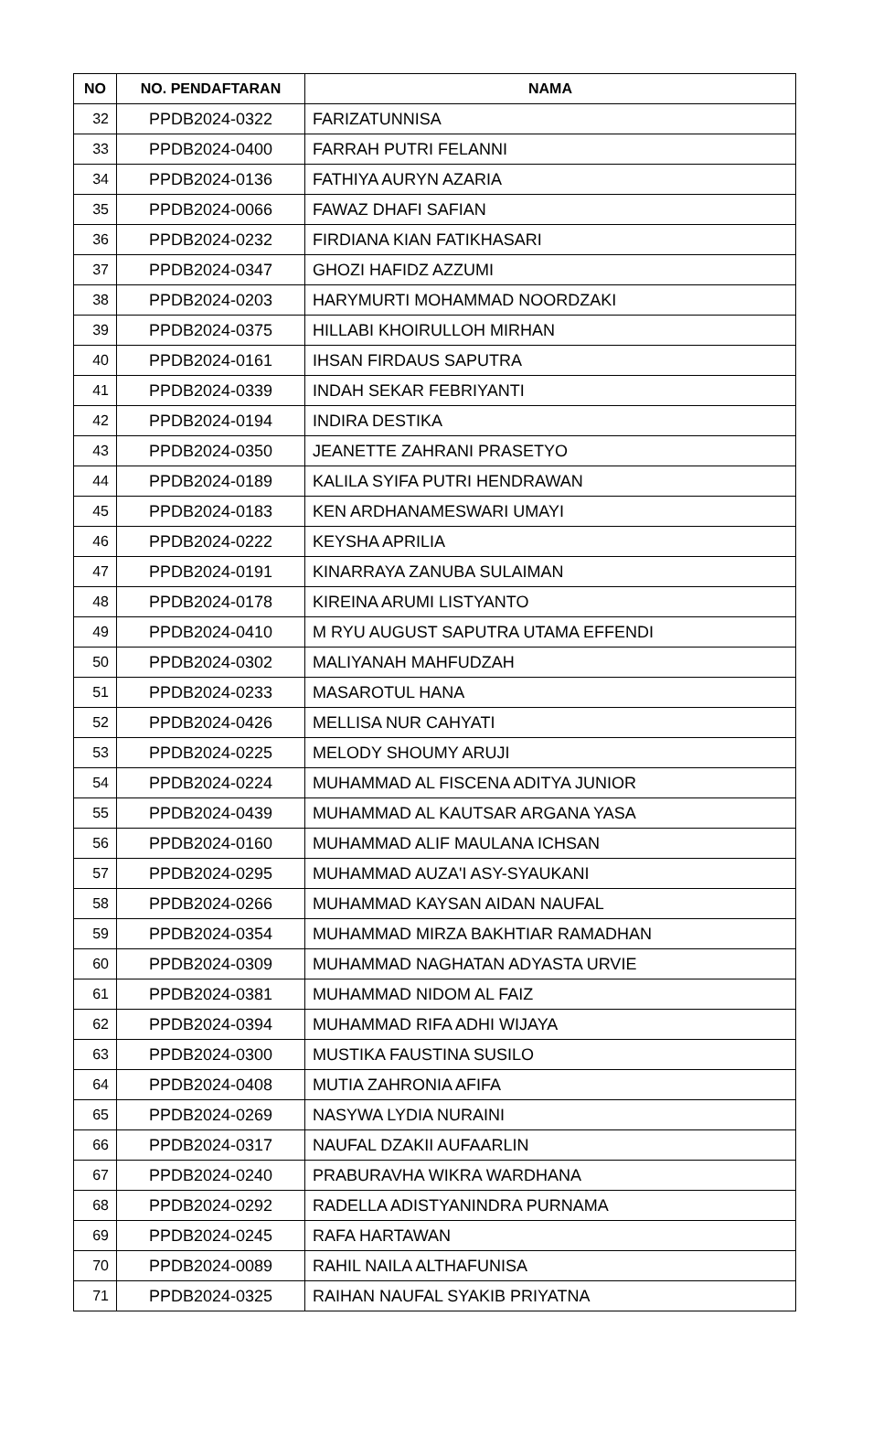| NO | NO. PENDAFTARAN | NAMA |
| --- | --- | --- |
| 32 | PPDB2024-0322 | FARIZATUNNISA |
| 33 | PPDB2024-0400 | FARRAH PUTRI FELANNI |
| 34 | PPDB2024-0136 | FATHIYA AURYN AZARIA |
| 35 | PPDB2024-0066 | FAWAZ DHAFI SAFIAN |
| 36 | PPDB2024-0232 | FIRDIANA KIAN FATIKHASARI |
| 37 | PPDB2024-0347 | GHOZI HAFIDZ AZZUMI |
| 38 | PPDB2024-0203 | HARYMURTI MOHAMMAD NOORDZAKI |
| 39 | PPDB2024-0375 | HILLABI KHOIRULLOH MIRHAN |
| 40 | PPDB2024-0161 | IHSAN FIRDAUS SAPUTRA |
| 41 | PPDB2024-0339 | INDAH SEKAR FEBRIYANTI |
| 42 | PPDB2024-0194 | INDIRA DESTIKA |
| 43 | PPDB2024-0350 | JEANETTE ZAHRANI PRASETYO |
| 44 | PPDB2024-0189 | KALILA SYIFA PUTRI HENDRAWAN |
| 45 | PPDB2024-0183 | KEN ARDHANAMESWARI UMAYI |
| 46 | PPDB2024-0222 | KEYSHA APRILIA |
| 47 | PPDB2024-0191 | KINARRAYA ZANUBA SULAIMAN |
| 48 | PPDB2024-0178 | KIREINA ARUMI LISTYANTO |
| 49 | PPDB2024-0410 | M RYU AUGUST SAPUTRA UTAMA EFFENDI |
| 50 | PPDB2024-0302 | MALIYANAH MAHFUDZAH |
| 51 | PPDB2024-0233 | MASAROTUL HANA |
| 52 | PPDB2024-0426 | MELLISA NUR CAHYATI |
| 53 | PPDB2024-0225 | MELODY SHOUMY ARUJI |
| 54 | PPDB2024-0224 | MUHAMMAD AL FISCENA ADITYA JUNIOR |
| 55 | PPDB2024-0439 | MUHAMMAD AL KAUTSAR ARGANA YASA |
| 56 | PPDB2024-0160 | MUHAMMAD ALIF MAULANA ICHSAN |
| 57 | PPDB2024-0295 | MUHAMMAD AUZA'I ASY-SYAUKANI |
| 58 | PPDB2024-0266 | MUHAMMAD KAYSAN AIDAN NAUFAL |
| 59 | PPDB2024-0354 | MUHAMMAD MIRZA BAKHTIAR RAMADHAN |
| 60 | PPDB2024-0309 | MUHAMMAD NAGHATAN ADYASTA URVIE |
| 61 | PPDB2024-0381 | MUHAMMAD NIDOM AL FAIZ |
| 62 | PPDB2024-0394 | MUHAMMAD RIFA ADHI WIJAYA |
| 63 | PPDB2024-0300 | MUSTIKA FAUSTINA SUSILO |
| 64 | PPDB2024-0408 | MUTIA ZAHRONIA AFIFA |
| 65 | PPDB2024-0269 | NASYWA LYDIA NURAINI |
| 66 | PPDB2024-0317 | NAUFAL DZAKII AUFAARLIN |
| 67 | PPDB2024-0240 | PRABURAVHA WIKRA WARDHANA |
| 68 | PPDB2024-0292 | RADELLA ADISTYANINDRA PURNAMA |
| 69 | PPDB2024-0245 | RAFA HARTAWAN |
| 70 | PPDB2024-0089 | RAHIL NAILA ALTHAFUNISA |
| 71 | PPDB2024-0325 | RAIHAN NAUFAL SYAKIB PRIYATNA |